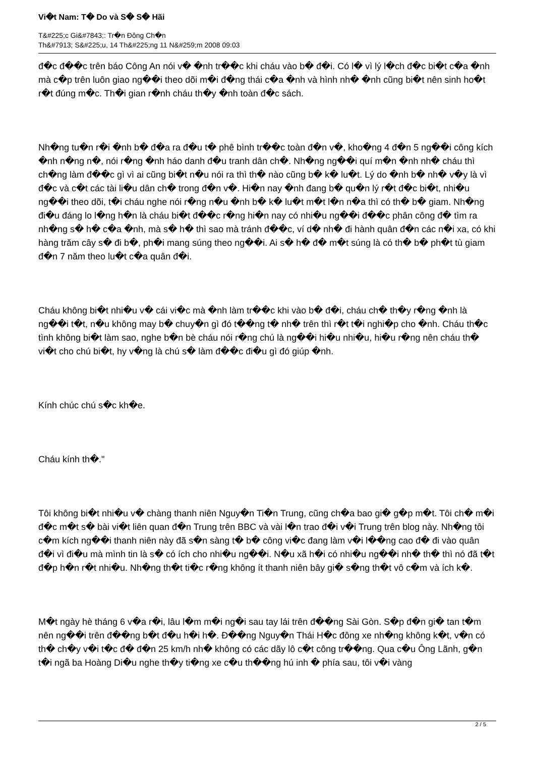Vi�t Nam: T� Do và S� S� Hãi
T&#225;c Gi&#7843;: Tr�n Đông Ch�n
Th&#7913; S&#225;u, 14 Th&#225;ng 11 N&#259;m 2008 09:03
đ�c đ��c trên báo Công An nói v� �nh tr��c khi cháu vào b� đ�i. Có l� vì lý l�ch đ�c bi�t c�a �nh mà c�p trên luôn giao ng��i theo dõi m�i đ�ng thái c�a �nh và hình nh� �nh cũng bi�t nên sinh ho�t r�t đúng m�c. Th�i gian r�nh cháu th�y �nh toàn đ�c sách.
Nh�ng tu�n r�i �nh b� đ�a ra đ�u t� phê bình tr��c toàn đ�n v�, kho�ng 4 đ�n 5 ng��i công kích �nh n�ng n�, nói r�ng �nh háo danh đ�u tranh dân ch�. Nh�ng ng��i quí m�n �nh nh� cháu thì ch�ng làm đ��c gì vì ai cũng bi�t n�u nói ra thì th� nào cũng b� k� lu�t. Lý do �nh b� nh� v�y là vì đ�c và c�t các tài li�u dân ch� trong đ�n v�. Hi�n nay �nh đang b� qu�n lý r�t đ�c bi�t, nhi�u ng��i theo dõi, t�i cháu nghe nói r�ng n�u �nh b� k� lu�t m�t l�n n�a thì có th� b� giam. Nh�ng đi�u đáng lo l�ng h�n là cháu bi�t đ��c r�ng hi�n nay có nhi�u ng��i đ��c phân công đ� tìm ra nh�ng s� h� c�a �nh, mà s� h� thì sao mà tránh đ��c, ví d� nh� đi hành quân đ�n các n�i xa, có khi hàng trăm cây s� đi b�, ph�i mang súng theo ng��i. Ai s� h� đ� m�t súng là có th� b� ph�t tù giam đ�n 7 năm theo lu�t c�a quân đ�i.
Cháu không bi�t nhi�u v� cái vi�c mà �nh làm tr��c khi vào b� đ�i, cháu ch� th�y r�ng �nh là ng��i t�t, n�u không may b� chuy�n gì đó t��ng t� nh� trên thì r�t t�i nghi�p cho �nh. Cháu th�c tình không bi�t làm sao, nghe b�n bè cháu nói r�ng chú là ng��i hi�u nhi�u, hi�u r�ng nên cháu th� vi�t cho chú bi�t, hy v�ng là chú s� làm đ��c đi�u gì đó giúp �nh.
Kính chúc chú s�c kh�e.
Cháu kính th�."
Tôi không bi�t nhi�u v� chàng thanh niên Nguy�n Ti�n Trung, cũng ch�a bao gi� g�p m�t. Tôi ch� m�i đ�c m�t s� bài vi�t liên quan đ�n Trung trên BBC và vài l�n trao đ�i v�i Trung trên blog này. Nh�ng tôi c�m kích ng��i thanh niên này đã s�n sàng t� b� công vi�c đang làm v�i l��ng cao đ� đi vào quân đ�i vì đi�u mà mình tin là s� có ích cho nhi�u ng��i. N�u xã h�i có nhi�u ng��i nh� th� thì nó đã t�t đ�p h�n r�t nhi�u. Nh�ng th�t ti�c r�ng không ít thanh niên bây gi� s�ng th�t vô c�m và ích k�.
M�t ngày hè tháng 6 v�a r�i, lâu l�m m�i ng�i sau tay lái trên đ��ng Sài Gòn. S�p đ�n gi� tan t�m nên ng��i trên đ��ng b�t đ�u h�i h�. Đ��ng Nguy�n Thái H�c đông xe nh�ng không k�t, v�n có th� ch�y v�i t�c đ� đ�n 25 km/h nh� không có các dãy lô c�t công tr��ng. Qua c�u Ông Lãnh, g�n t�i ngã ba Hoàng Di�u nghe th�y ti�ng xe c�u th��ng hú inh � phía sau, tôi v�i vàng
2 / 5